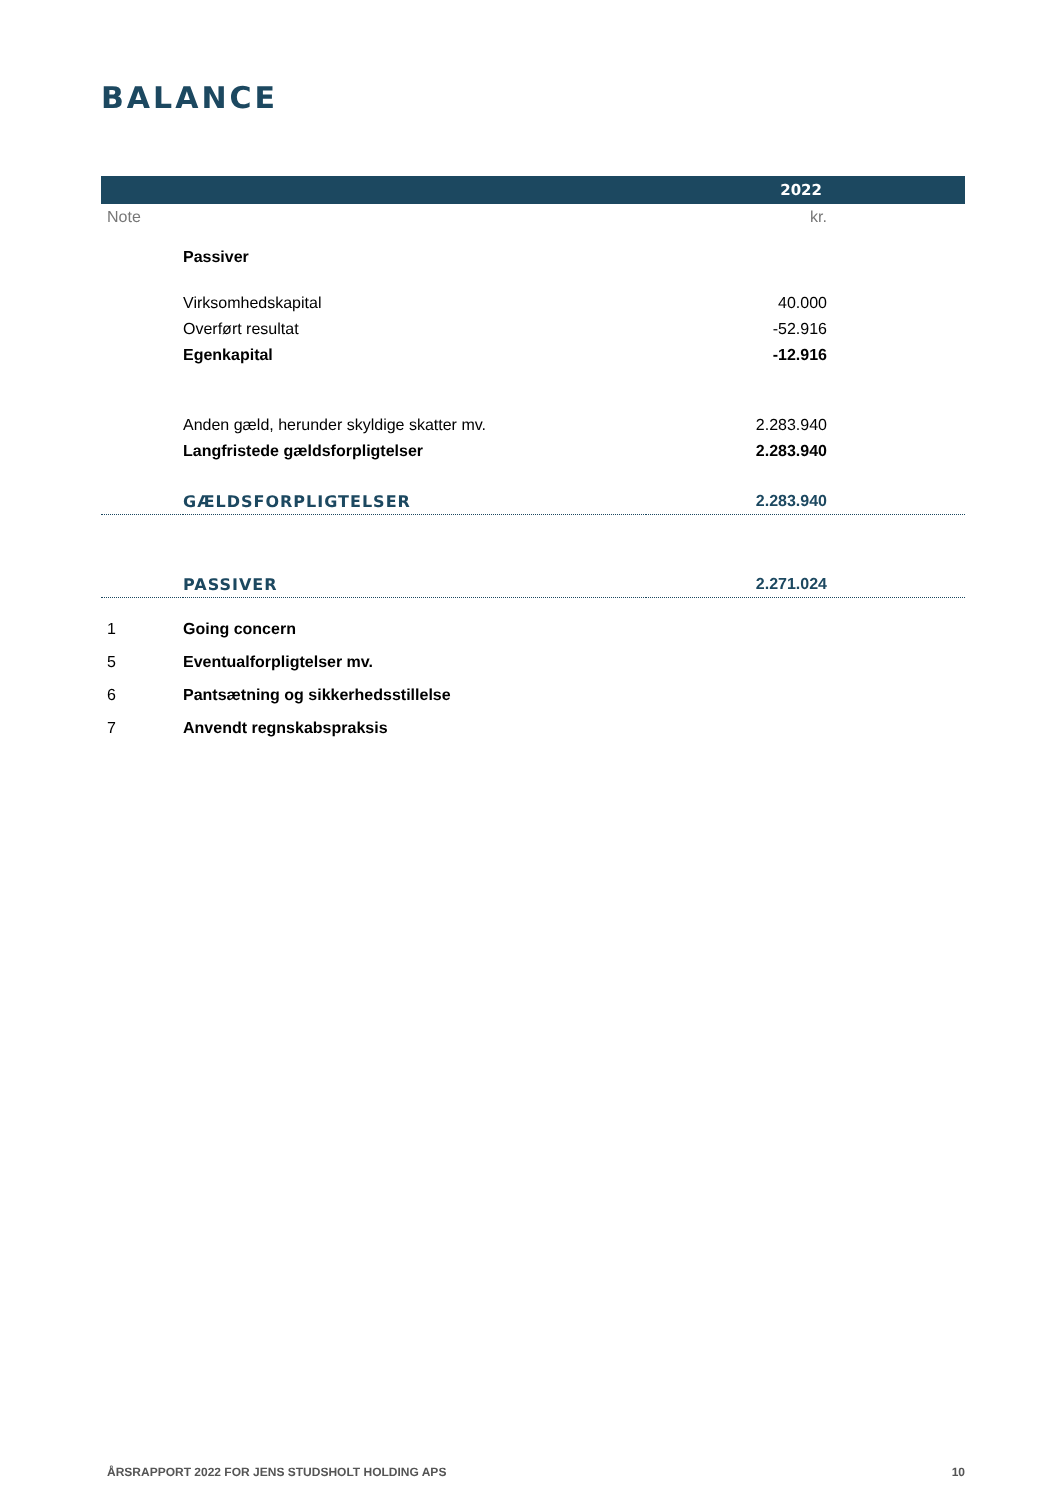BALANCE
| 2022 | | |
| --- | --- | --- |
| Note | | kr. |
| | Passiver | |
| | Virksomhedskapital | 40.000 |
| | Overført resultat | -52.916 |
| | Egenkapital | -12.916 |
| | Anden gæld, herunder skyldige skatter mv. | 2.283.940 |
| | Langfristede gældsforpligtelser | 2.283.940 |
| | GÆLDSFORPLIGTELSER | 2.283.940 |
| | PASSIVER | 2.271.024 |
| 1 | Going concern | |
| 5 | Eventualforpligtelser mv. | |
| 6 | Pantsætning og sikkerhedsstillelse | |
| 7 | Anvendt regnskabspraksis | |
ÅRSRAPPORT 2022 FOR JENS STUDSHOLT HOLDING APS 10